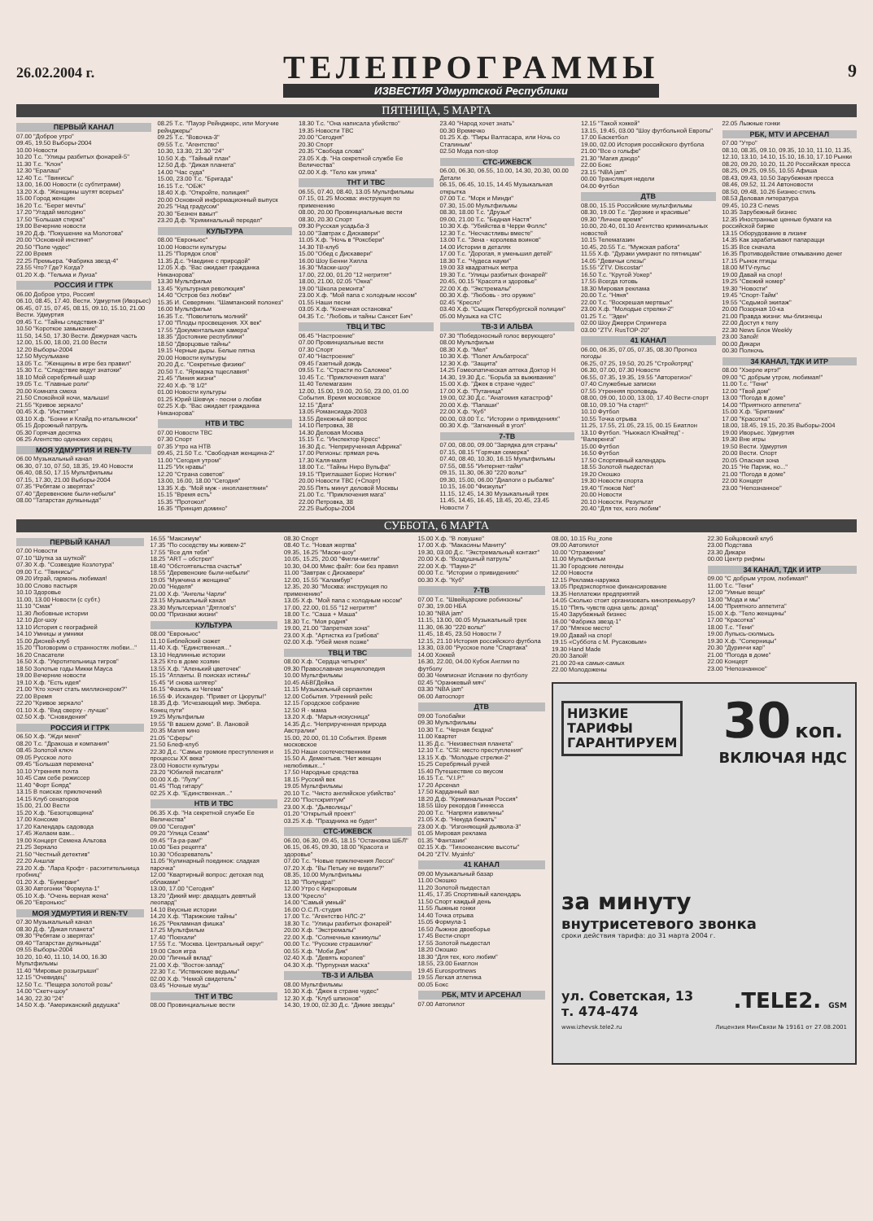26.02.2004 г.
ТЕЛЕПРОГРАММЫ
ИЗВЕСТИЯ Удмуртской Республики
9
ПЯТНИЦА, 5 МАРТА
ПЕРВЫЙ КАНАЛ
07.00 "Доброе утро"
09.45, 19.50 Выборы-2004
10.00 Новости
10.20 Т.с. "Улицы разбитых фонарей-5"
11.30 Т.с. "Клон"
12.30 "Ералаш"
12.40 Т.с. "Твинисы"
13.00, 16.00 Новости (с субтитрами)
13.20 Х.ф. "Женщины шутят всерьез"
15.00 Город женщин
16.20 Т.с. "Берег мечты"
17.20 "Угадай мелодию"
17.50 "Большая стирка"
19.00 Вечерние новости
19.20 Д.ф. "Покушение на Молотова"
20.00 "Основной инстинкт"
20.50 "Поле чудес"
22.00 Время
22.25 Премьера. "Фабрика звезд-4"
23.55 Что? Где? Когда?
01.20 Х.ф. "Тельма и Луиза"
РОССИЯ И ГТРК
06.00 Доброе утро, Россия!
06.10, 08.45, 17.40. Вести. Удмуртия (Иворьес)
06.45, 07.15, 07.45, 08.15, 09.10, 15.10, 21.00 Вести. Удмуртия
09.45 Т.с. "Тайны следствия-3"
10.50 "Короткое замыкание"
11.50, 14.50, 17.30 Вести. Дежурная часть
12.00, 15.00, 18.00, 21.00 Вести
12.20 Выборы-2004
12.50 Мусульмане
13.05 Т.с. "Женщины в игре без правил"
15.30 Т.с. "Следствие ведут знатоки"
18.10 Мой серебряный шар
19.05 Т.с. "Главные роли"
20.00 Комната смеха
21.50 Спокойной ночи, малыши!
21.55 "Кривое зеркало"
00.45 Х.ф. "Инстинкт"
03.10 Х.ф. "Бонни и Клайд по-итальянски"
05.15 Дорожный патруль
05.30 Горячая десятка
06.25 Агентство одиноких сердец
МОЯ УДМУРТИЯ И REN-TV
06.00 Музыкальный канал
06.30, 07.10, 07.50, 18.35, 19.40 Новости
06.40, 08.50, 17.15 Мультфильмы
07.15, 17.30, 21.00 Выборы-2004
07.35 "Ребятам о зверятах"
07.40 "Деревенские были-небыли"
08.00 "Татарстан дулкыныда"
08.25 Т.с. "Пауэр Рейнджерс, или Могучие рейнджеры"
09.25 Т.с. "Вовочка-3"
09.55 Т.с. "Агентство"
10.30, 13.30, 21.30 "24"
10.50 Х.ф. "Тайный план"
12.50 Д.ф. "Дикая планета"
14.00 "Час суда"
15.00, 23.00 Т.с. "Бригада"
16.15 Т.с. "ОБЖ"
18.40 Х.ф. "Откройте, полиция!"
20.00 Основной информационный выпуск
20.25 "Над градусом"
20.30 "Безнен вакыт"
23.20 Д.ф. "Криминальный передел"
КУЛЬТУРА
08.00 "Евроньюс"
10.00 Новости культуры
11.25 "Порядок слов"
11.35 Д.с. "Наедине с природой"
12.05 Х.ф. "Вас ожидает гражданка Никанорова"
13.30 Мультфильм
13.45 "Культурная революция"
14.40 "Остров без любви"
15.35 И. Северянин. "Шампанский полонез"
16.00 Мультфильм
16.35 Т.с. "Повелитель молний"
17.00 "Плоды просвещения. XX век"
17.55 "Документальная камера"
18.35 "Достояние республики"
18.50 "Дворцовые тайны"
19.15 Черные дыры. Белые пятна
20.00 Новости культуры
20.20 Д.с. "Секретные физики"
20.50 Т.с. "Ярмарка тщеславия"
21.45 "Линия жизни"
22.40 Х.ф. "8 1/2"
01.00 Новости культуры
01.25 Юрий Шевчук - песни о любви
02.25 Х.ф. "Вас ожидает гражданка Никанорова"
НТВ И ТВС
07.00 Новости ТВС
07.30 Спорт
07.35 Утро на НТВ
09.45, 21.50 Т.с. "Свободная женщина-2"
11.00 "Сегодня утром"
11.25 "Их нравы"
12.20 "Страна советов"
13.00, 16.00, 18.00 "Сегодня"
13.35 Х.ф. "Мой муж - инопланетянин"
15.15 "Время есть"
15.35 "Протокол"
16.35 "Принцип домино"
18.30 Т.с. "Она написала убийство"
19.35 Новости ТВС
20.00 "Сегодня"
20.30 Спорт
20.35 "Свобода слова"
23.05 Х.ф. "На секретной службе Ее Величества"
02.00 Х.ф. "Тело как улика"
ТНТ И ТВС
06.55, 07.40, 08.40, 13.05 Мультфильмы
07.15, 01.25 Москва: инструкция по применению
08.00, 20.00 Провинциальные вести
08.30, 20.30 Спорт
09.30 Русская усадьба-3
10.00 "Завтрак с Дискавери"
11.05 Х.ф. "Ночь в "Роксбери"
14.30 ТВ-клуб
15.00 "Обед с Дискавери"
16.00 Шоу Бенни Хилла
16.30 "Маски-шоу"
17.00, 22.00, 01.20 "12 негритят"
18.00, 21.00, 02.05 "Окна"
19.00 "Школа ремонта"
23.00 Х.ф. "Мой папа с холодным носом"
01.55 Наши песни
03.05 Х.ф. "Конечная остановка"
04.35 Т.с. "Любовь и тайны Сансет Бич"
ТВЦ И ТВС
06.45 "Настроение"
07.00 Провинциальные вести
07.30 Спорт
07.40 "Настроение"
09.45 Газетный дождь
09.55 Т.с. "Страсти по Саломее"
10.45 Т.с. "Приключения мага"
11.40 Телемагазин
12.00, 15.00, 19.00, 20.50, 23.00, 01.00 События. Время московское
12.15 "Дата"
13.05 Романсиада-2003
13.55 Денежный вопрос
14.10 Петровка, 38
14.30 Деловая Москва
15.15 Т.с. "Инспектор Кресс"
16.30 Д.с. "Неприрученная Африка"
17.00 Регионы: прямая речь
17.30 Каля-маля
18.00 Т.с. "Тайны Ниро Вульфа"
19.15 "Приглашает Борис Ноткин"
20.00 Новости ТВС (+Спорт)
20.55 Пять минут деловой Москвы
21.00 Т.с. "Приключения мага"
22.00 Петровка, 38
22.25 Выборы-2004
23.40 "Народ хочет знать"
00.30 Времечко
01.25 Х.ф. "Пиры Валтасара, или Ночь со Сталиным"
02.50 Мода non-stop
СТС-ИЖЕВСК
06.00, 06.30, 06.55, 10.00, 14.30, 20.30, 00.00 Детали
06.15, 06.45, 10.15, 14.45 Музыкальная открытка
07.00 Т.с. "Морк и Минди"
07.30, 15.00 Мультфильмы
08.30, 18.00 Т.с. "Друзья"
09.00, 21.00 Т.с. "Бедная Настя"
10.30 Х.ф. "Убийства в Черри Фоллс"
12.30 Т.с. "Несчастливы вместе"
13.00 Т.с. "Зена - королева воинов"
14.00 Истории в деталях
17.00 Т.с. "Дорогая, я уменьшил детей"
18.30 Т.с. "Чудеса науки"
19.00 33 квадратных метра
19.30 Т.с. "Улицы разбитых фонарей"
20.45, 00.15 "Красота и здоровье"
22.00 Х.ф. "Экстремалы"
00.30 Х.ф. "Любовь - это оружие"
02.45 "Кресло"
03.40 Х.ф. "Сыщик Петербургской полиции"
05.00 Музыка на СТС
ТВ-3 И АЛЬВА
07.30 "Победоносный голос верующего"
08.00 Мультфильм
08.30 Х.ф. "Мел"
10.30 Х.ф. "Полет Альбатроса"
12.30 Х.ф. "Защита"
14.25 Гомеопатическая аптека Доктор Н
14.30, 19.30 Д.с. "Борьба за выживание"
15.00 Х.ф. "Джек в стране чудес"
17.00 Х.ф. "Путаница"
19.00, 02.30 Д.с. "Анатомия катастроф"
20.00 Х.ф. "Папаши"
22.00 Х.ф. "Куб"
00.00, 03.00 Т.с. "Истории о привидениях"
00.30 Х.ф. "Загнанный в угол"
7-ТВ
07.00, 08.00, 09.00 "Зарядка для страны"
07.15, 08.15 "Горячая семерка"
07.40, 08.40, 10.30, 16.15 Мультфильмы
07.55, 08.55 "Интернет-тайм"
09.15, 11.30, 06.30 "220 вольт"
09.30, 15.00, 06.00 "Диалоги о рыбалке"
10.15, 16.00 "Физкульт"
11.15, 12.45, 14.30 Музыкальный трек
11.45, 14.45, 16.45, 18.45, 20.45, 23.45 Новости 7
12.15 "Такой хоккей"
13.15, 19.45, 03.00 "Шоу футбольной Европы"
17.00 Баскетбол
19.00, 02.00 История российского футбола
21.00 "Все о гольфе"
21.30 "Магия дзюдо"
22.00 Бокс
23.15 "NBA jam"
00.00 Трансляция недели
04.00 Футбол
ДТВ
08.00, 15.15 Российские мультфильмы
08.30, 19.00 Т.с. "Дерзкие и красивые"
09.30 "Личное время"
10.00, 20.40, 01.10 Агентство криминальных новостей
10.15 Телемагазин
10.45, 20.55 Т.с. "Мужская работа"
11.55 Х.ф. "Дураки умирают по пятницам"
14.05 "Девичьи слезы"
15.55 "ZTV. Discostar"
16.50 Т.с. "Крутой Уокер"
17.55 Всегда готовь
18.30 Мировая реклама
20.00 Т.с. "Няня"
22.00 Т.с. "Воскрешая мертвых"
23.00 Х.ф. "Молодые стрелки-2"
01.25 Т.с. "Эден"
02.00 Шоу Джерри Спрингера
03.00 "ZTV. RusTOP-20"
41 КАНАЛ
06.00, 06.35, 07.05, 07.35, 08.30 Прогноз погоды
06.25, 07.25, 19.50, 20.25 "Стройотряд"
06.30, 07.00, 07.30 Новости
06.55, 07.35, 19.35, 19.55 "Авторегион"
07.40 Служебные записки
07.55 Утренняя проповедь
08.00, 09.00, 10.00, 13.00, 17.40 Вести-спорт
08.10, 09.10 "На старт!"
10.10 Футбол
10.55 Точка отрыва
11.25, 17.55, 21.05, 23.15, 00.15 Биатлон
13.10 Футбол. "Ньюкасл Юнайтед" - "Валеренга"
15.00 Футбол
16.50 Футбол
17.50 Спортивный календарь
18.55 Золотой пьедестал
19.20 Окошко
19.30 Новости спорта
19.40 "Глюков Net"
20.00 Новости
20.10 Новости. Результат
20.40 "Для тех, кого любим"
22.05 Лыжные гонки
РБК, MTV И АРСЕНАЛ
07.00 "Утро"
08.10, 08.35, 09.10, 09.35, 10.10, 11.10, 11.35, 12.10, 13.10, 14.10, 15.10, 16.10, 17.10 Рынки
08.20, 09.20, 10.20, 11.20 Российская пресса
08.25, 09.25, 09.55, 10.55 Афиша
08.43, 09.43, 10.50 Зарубежная пресса
08.46, 09.52, 11.24 Автоновости
08.50, 09.48, 10.26 Бизнес-стиль
08.53 Деловая литература
09.45, 10.23 C-news
10.35 Зарубежный бизнес
12.35 Иностранные ценные бумаги на российской бирже
13.15 Оборудование в лизинг
14.35 Как зарабатывают папарацци
15.35 Все сначала
16.35 Противодействие отмыванию денег
17.15 Рынок птицы
18.00 MTV-пульс
19.00 Давай на спор!
19.25 "Свежий номер"
19.30 "Новости"
19.45 "Спорт-Тайм"
19.55 "Седьмой экипаж"
20.00 Позорная 10-ка
21.00 Правда жизни: мы-близнецы
22.00 Доступ к телу
22.30 News Блок Weekly
23.00 Запой!
00.00 Дикари
00.30 Полночь
34 КАНАЛ, ТДК И ИТР
08.00 "Хэерле иртэ!"
09.00 "С добрым утром, любимая!"
11.00 Т.с. "Тени"
12.00 "Твой дом"
13.00 "Погода в доме"
14.00 "Приятного аппетита"
15.00 Х.ф. "Британик"
17.00 "Красотка"
18.00, 18.45, 19.15, 20.35 Выборы-2004
19.00 Иворьес. Удмуртия
19.30 Вне игры
19.50 Вести. Удмуртия
20.00 Вести. Спорт
20.05 Опасная зона
20.15 "Не Париж, но..."
21.00 "Погода в доме"
22.00 Концерт
23.00 "Непознанное"
СУББОТА, 6 МАРТА
ПЕРВЫЙ КАНАЛ
07.00 Новости
07.10 "Шутка за шуткой"
07.30 Х.ф. "Созвездие Козлотура"
09.00 Т.с. "Твинисы"
09.20 Играй, гармонь любимая!
10.00 Слово пастыря
10.10 Здоровье
11.00, 13.00 Новости (с субт.)
11.10 "Смак"
11.30 Любовные истории
12.10 Дог-шоу
13.10 История с географией
14.10 Умницы и умники
15.00 Дисней-клуб
15.20 "Поговорим о странностях любви..."
16.20 Спасатели
16.50 Х.ф. "Укротительница тигров"
18.50 Золотые годы Микки Мауса
19.00 Вечерние новости
19.10 Х.ф. "Есть идея"
21.00 "Кто хочет стать миллионером?"
22.00 Время
22.20 "Кривое зеркало"
01.10 Х.ф. "Вид сверху - лучше"
02.50 Х.ф. "Сновидения"
РОССИЯ И ГТРК
06.50 Х.ф. "Жди меня"
08.20 Т.с. "Дракоша и компания"
08.45 Золотой ключ
09.05 Русское лото
09.45 "Большая перемена"
10.10 Утренняя почта
10.45 Сам себе режиссер
11.40 "Форт Боярд"
13.15 В поисках приключений
14.15 Клуб сенаторов
15.00, 21.00 Вести
15.20 Х.ф. "Безотцовщина"
17.00 Консоме
17.20 Календарь садовода
17.45 Желаем вам...
19.00 Концерт Семена Альтова
21.25 Зеркало
21.50 "Честный детектив"
22.20 Аншлаг
23.20 Х.ф. "Лара Крофт - расхитительница гробниц"
01.20 Х.ф. "Бумеранг"
03.30 Автогонки "Формула-1"
05.10 Х.ф. "Очень верная жена"
06.20 "Евроньюс"
МОЯ УДМУРТИЯ И REN-TV
07.30 Музыкальный канал
08.30 Д.ф. "Дикая планета"
09.30 "Ребятам о зверятах"
09.40 "Татарстан дулкыныда"
09.55 Выборы-2004
10.20, 10.40, 11.10, 14.00, 16.30 Мультфильмы
11.40 "Мировые розыгрыши"
12.15 "Очевидец"
12.50 Т.с. "Пещера золотой розы"
14.00 "Скетч-шоу"
14.30, 22.30 "24"
14.50 Х.ф. "Американский дедушка"
16.55 "Максимум"
17.35 "По соседству мы живем-2"
17.55 "Все для тебя"
18.25 "ART – обстрел"
18.40 "Обстоятельства счастья"
18.55 "Деревенские были-небыли"
19.05 "Мужчина и женщина"
20.00 "Неделя"
21.00 Х.ф. "Ангелы Чарли"
23.15 Музыкальный канал
23.30 Мультсериал "Дятлов's"
00.00 "Признаки жизни"
КУЛЬТУРА
08.00 "Евроньюс"
11.10 Библейский сюжет
11.40 Х.ф. "Единственная..."
13.10 Недлинные истории
13.25 Кто в доме хозяин
13.55 Х.ф. "Аленький цветочек"
15.15 "Атланты. В поисках истины"
15.45 "И снова шлягер"
16.15 "Фазиль из Чегема"
16.55 Ф. Искандер. "Привет от Цюрупы!"
18.35 Д.ф. "Исчезающий мир. Эмбера. Конец пути"
19.25 Мультфильм
19.55 "В вашем доме". В. Лановой
20.35 Магия кино
21.05 "Сферы"
21.50 Блеф-клуб
22.30 Д.с. "Самые громкие преступления и процессы XX века"
23.00 Новости культуры
23.20 "Юбилей писателя"
00.00 Х.ф. "Лулу"
01.45 "Под гитару"
02.25 Х.ф. "Единственная..."
НТВ И ТВС
06.35 Х.ф. "На секретной службе Ее Величества"
09.00 "Сегодня"
09.20 "Улица Сезам"
09.45 "Та-ра-рам!"
10.00 "Без рецепта"
10.30 "Обозреватель"
11.05 "Кулинарный поединок: сладкая парочка"
12.00 "Квартирный вопрос: детская под облаками"
13.00, 17.00 "Сегодня"
13.20 "Дикий мир: двадцать девятый леопард"
14.10 Вкусные истории
14.20 Х.ф. "Парижские тайны"
16.25 "Рекламная фишка"
17.25 Мультфильм
17.40 "Поехали"
17.55 Т.с. "Москва. Центральный округ"
19.00 Своя игра
20.00 "Личный вклад"
21.00 Х.ф. "Восток-запад"
22.30 Т.с. "Иствикские ведьмы"
02.00 Х.ф. "Немой свидетель"
03.45 "Ночные музы"
ТНТ И ТВС
08.00 Провинциальные вести
08.30 Спорт
08.40 Т.с. "Новая жертва"
09.35, 16.25 "Маски-шоу"
10.05, 15.25, 20.00 "Фигли-мигли"
10.30, 04.00 Микс файт: бои без правил
11.00 "Завтрак с Дискавери"
12.00, 15.55 "Каламбур"
12.35, 20.30 "Москва: инструкция по применению"
13.05 Х.ф. "Мой папа с холодным носом"
17.00, 22.00, 01.55 "12 негритят"
18.00 Т.с. "Саша + Маша"
18.30 Т.с. "Моя родня"
19.00, 21.00 "Запретная зона"
23.00 Х.ф. "Артистка из Грибова"
02.00 Х.ф. "Убей меня позже"
ТВЦ И ТВС
08.00 Х.ф. "Сердца четырех"
09.30 Православная энциклопедия
10.00 Мультфильмы
10.45 АБВГДейка
11.15 Музыкальный серпантин
12.00 События. Утренний рейс
12.15 Городское собрание
12.50 Я - мама
13.20 Х.ф. "Марья-искусница"
14.35 Д.с. "Неприрученная природа Австралии"
15.00, 20.00, 01.10 События. Время московское
15.20 Наши соотечественники
15.50 А. Дементьев. "Нет женщин нелюбимых..."
17.50 Народные средства
18.15 Русский век
19.05 Мультфильмы
20.10 Т.с. "Чисто английское убийство"
22.00 "Постскриптум"
23.00 Х.ф. "Дьяволицы"
01.20 "Открытый проект"
03.25 Х.ф. "Праздника не будет"
СТС-ИЖЕВСК
06.00, 06.30, 09.45, 18.15 "Остановка ШБЛ"
06.15, 06.45, 09.30, 18.00 "Красота и здоровье"
07.00 Т.с. "Новые приключения Лесси"
07.20 Х.ф. "Вы Петьку не видели?"
08.35, 10.00 Мультфильмы
11.30 "Полундра!"
12.00 Утро с Киркоровым
13.00 "Кресло"
14.00 "Самый умный"
16.00 О.С.П.-студия
17.00 Т.с. "Агентство НЛС-2"
18.30 Т.с. "Улицы разбитых фонарей"
20.00 Х.ф. "Экстремалы"
22.00 Х.ф. "Солнечные каникулы"
00.00 Т.с. "Русские страшилки"
00.55 Х.ф. "Моби Дик"
02.40 Х.ф. "Девять королев"
04.30 Х.ф. "Пурпурная маска"
ТВ-3 И АЛЬВА
08.00 Мультфильмы
10.30 Х.ф. "Джек в стране чудес"
12.30 Х.ф. "Клуб шпионов"
14.30, 19.00, 02.30 Д.с. "Дикие звезды"
15.00 Х.ф. "В ловушке"
17.00 Х.ф. "Макасины Маниту"
19.30, 03.00 Д.с. "Экстремальный контакт"
20.00 Х.ф. "Воздушный патруль"
22.00 Х.ф. "Пауки-2"
00.00 Т.с. "Истории о привидениях"
00.30 Х.ф. "Куб"
7-ТВ
07.00 Т.с. "Швейцарские робинзоны"
07.30, 19.00 НБА
10.30 "NBA jam"
11.15, 13.00, 00.05 Музыкальный трек
11.30, 06.30 "220 вольт"
11.45, 18.45, 23.50 Новости 7
12.15, 21.10 История российского футбола
13.30, 03.00 "Русское поле "Спартака"
14.00 Хоккей
16.30, 22.00, 04.00 Кубок Англии по футболу
00.30 Чемпионат Испании по футболу
02.45 "Оранжевый мяч"
03.30 "NBA jam"
06.00 Автоспорт
ДТВ
09.00 Толобайки
09.30 Мультфильмы
10.30 Т.с. "Черная бездна"
11.00 Квартет
11.35 Д.с. "Неизвестная планета"
12.10 Т.с. "CSI: место преступления"
13.15 Х.ф. "Молодые стрелки-2"
15.25 Серебряный ручей
15.40 Путешествие со вкусом
16.15 Т.с. "V.I.P."
17.20 Арсенал
17.50 Карданный вал
18.20 Д.ф. "Криминальная Россия"
18.55 Шоу рекордов Гиннесса
20.00 Т.с. "Напряги извилины"
21.05 Х.ф. "Некуда бежать"
23.00 Х.ф. "Изгоняющий дьявола-3"
01.05 Мировая реклама
01.35 "Фантазии"
02.15 Х.ф. "Тихоокеанские высоты"
04.20 "ZTV. Музinfo"
41 КАНАЛ
09.00 Музыкальный базар
11.00 Окошко
11.20 Золотой пьедестал
11.45, 17.35 Спортивный календарь
11.50 Спорт каждый день
11.55 Лыжные гонки
14.40 Точка отрыва
15.05 Формула-1
16.50 Лыжное двоеборье
17.45 Вести-спорт
17.55 Золотой пьедестал
18.20 Окошко
18.30 "Для тех, кого любим"
18.55, 23.00 Биатлон
19.45 Eurosportnews
19.55 Легкая атлетика
00.05 Бокс
РБК, MTV И АРСЕНАЛ
07.00 Автопилот
08.00, 10.15 Ru_zone
09.00 Автопилот
10.00 "Отражение"
11.00 Мультфильм
11.30 Городские легенды
12.00 Новости
12.15 Реклама-наружка
13.05 Предэкспортное финансирование
13.35 Неплатежи предприятий
14.05 Сколько стоит организовать кинопремьеру?
15.10 "Пять чувств одна цель: доход"
15.40 Зарубежный бизнес
16.00 "Фабрика звезд-1"
17.00 "Мягкое место"
19.00 Давай на спор!
19.15 «Суббота с М. Русаковым»
19.30 Hand Made
20.00 Запой!
21.00 20-ка самых-самых
22.00 Молодожены
22.30 Бойцовский клуб
23.00 Подстава
23.30 Дикари
00.00 Центр рифмы
34 КАНАЛ, ТДК И ИТР
09.00 "С добрым утром, любимая!"
11.00 Т.с. "Тени"
12.00 "Умные вещи"
13.00 "Мода и мы"
14.00 "Приятного аппетита"
15.00 Х.ф. "Тело женщины"
17.00 "Красотка"
18.00 Т.с. "Тени"
19.00 Лулысь-сюлмысь
19.30 Х.ф. "Соперницы"
20.30 "Дуринчи кар"
21.00 "Погода в доме"
22.00 Концерт
23.00 "Непознанное"
НИЗКИЕ
ТАРИФЫ
ГАРАНТИРУЕМ
30 коп.
ВКЛЮЧАЯ НДС
за минуту
внутрисетевого звонка
сроки действия тарифа: до 31 марта 2004 г.
ул. Советская, 13
т. 474-474
.TELE2. GSM
www.izhevsk.tele2.ru Лицензия МинСвязи № 19161 от 27.08.2001